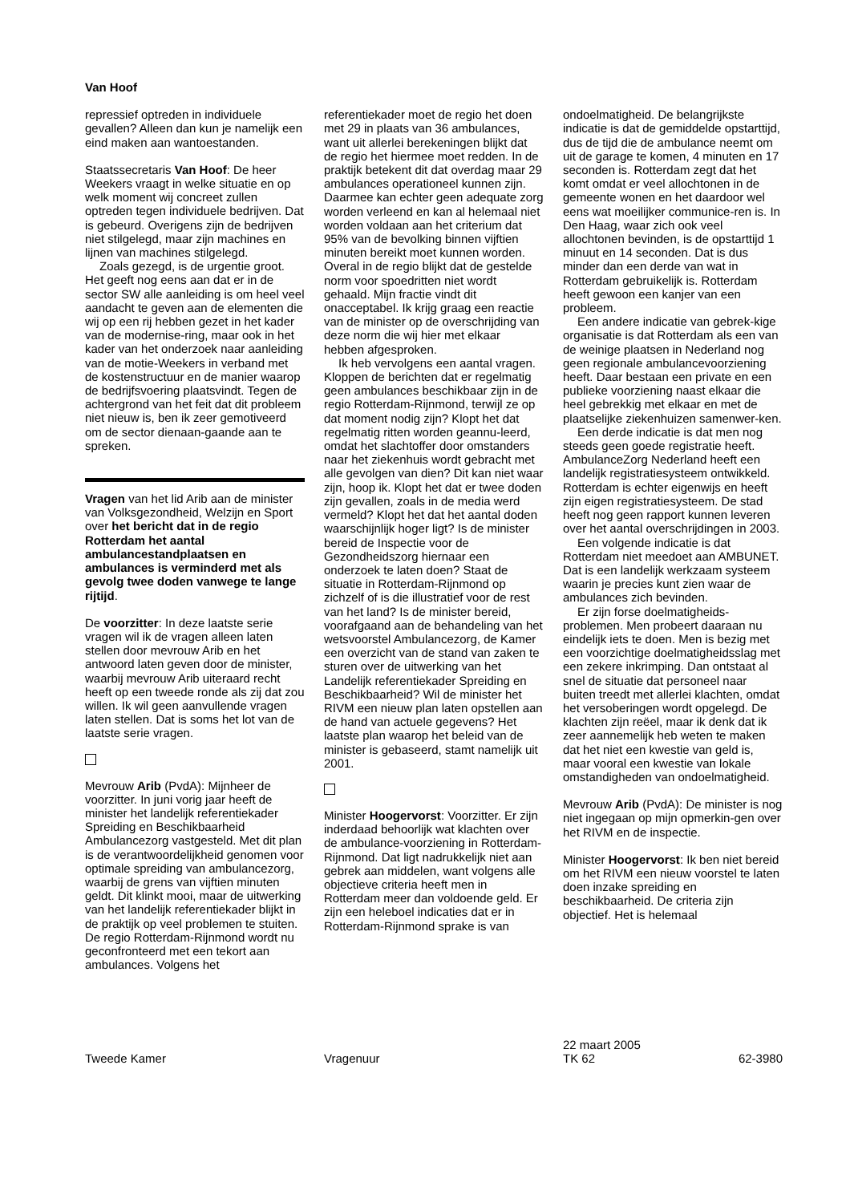Van Hoof
repressief optreden in individuele gevallen? Alleen dan kun je namelijk een eind maken aan wantoestanden.
Staatssecretaris Van Hoof: De heer Weekers vraagt in welke situatie en op welk moment wij concreet zullen optreden tegen individuele bedrijven. Dat is gebeurd. Overigens zijn de bedrijven niet stilgelegd, maar zijn machines en lijnen van machines stilgelegd.
Zoals gezegd, is de urgentie groot. Het geeft nog eens aan dat er in de sector SW alle aanleiding is om heel veel aandacht te geven aan de elementen die wij op een rij hebben gezet in het kader van de modernise-ring, maar ook in het kader van het onderzoek naar aanleiding van de motie-Weekers in verband met de kostenstructuur en de manier waarop de bedrijfsvoering plaatsvindt. Tegen de achtergrond van het feit dat dit probleem niet nieuw is, ben ik zeer gemotiveerd om de sector dienaan-gaande aan te spreken.
Vragen van het lid Arib aan de minister van Volksgezondheid, Welzijn en Sport over het bericht dat in de regio Rotterdam het aantal ambulancestandplaatsen en ambulances is verminderd met als gevolg twee doden vanwege te lange rijtijd.
De voorzitter: In deze laatste serie vragen wil ik de vragen alleen laten stellen door mevrouw Arib en het antwoord laten geven door de minister, waarbij mevrouw Arib uiteraard recht heeft op een tweede ronde als zij dat zou willen. Ik wil geen aanvullende vragen laten stellen. Dat is soms het lot van de laatste serie vragen.
Mevrouw Arib (PvdA): Mijnheer de voorzitter. In juni vorig jaar heeft de minister het landelijk referentiekader Spreiding en Beschikbaarheid Ambulancezorg vastgesteld. Met dit plan is de verantwoordelijkheid genomen voor optimale spreiding van ambulancezorg, waarbij de grens van vijftien minuten geldt. Dit klinkt mooi, maar de uitwerking van het landelijk referentiekader blijkt in de praktijk op veel problemen te stuiten. De regio Rotterdam-Rijnmond wordt nu geconfronteerd met een tekort aan ambulances. Volgens het
referentiekader moet de regio het doen met 29 in plaats van 36 ambulances, want uit allerlei berekeningen blijkt dat de regio het hiermee moet redden. In de praktijk betekent dit dat overdag maar 29 ambulances operationeel kunnen zijn. Daarmee kan echter geen adequate zorg worden verleend en kan al helemaal niet worden voldaan aan het criterium dat 95% van de bevolking binnen vijftien minuten bereikt moet kunnen worden. Overal in de regio blijkt dat de gestelde norm voor spoedritten niet wordt gehaald. Mijn fractie vindt dit onacceptabel. Ik krijg graag een reactie van de minister op de overschrijding van deze norm die wij hier met elkaar hebben afgesproken.
Ik heb vervolgens een aantal vragen. Kloppen de berichten dat er regelmatig geen ambulances beschikbaar zijn in de regio Rotterdam-Rijnmond, terwijl ze op dat moment nodig zijn? Klopt het dat regelmatig ritten worden geannu-leerd, omdat het slachtoffer door omstanders naar het ziekenhuis wordt gebracht met alle gevolgen van dien? Dit kan niet waar zijn, hoop ik. Klopt het dat er twee doden zijn gevallen, zoals in de media werd vermeld? Klopt het dat het aantal doden waarschijnlijk hoger ligt? Is de minister bereid de Inspectie voor de Gezondheidszorg hiernaar een onderzoek te laten doen? Staat de situatie in Rotterdam-Rijnmond op zichzelf of is die illustratief voor de rest van het land? Is de minister bereid, voorafgaand aan de behandeling van het wetsvoorstel Ambulancezorg, de Kamer een overzicht van de stand van zaken te sturen over de uitwerking van het Landelijk referentiekader Spreiding en Beschikbaarheid? Wil de minister het RIVM een nieuw plan laten opstellen aan de hand van actuele gegevens? Het laatste plan waarop het beleid van de minister is gebaseerd, stamt namelijk uit 2001.
Minister Hoogervorst: Voorzitter. Er zijn inderdaad behoorlijk wat klachten over de ambulance-voorziening in Rotterdam-Rijnmond. Dat ligt nadrukkelijk niet aan gebrek aan middelen, want volgens alle objectieve criteria heeft men in Rotterdam meer dan voldoende geld. Er zijn een heleboel indicaties dat er in Rotterdam-Rijnmond sprake is van
ondoelmatigheid. De belangrijkste indicatie is dat de gemiddelde opstarttijd, dus de tijd die de ambulance neemt om uit de garage te komen, 4 minuten en 17 seconden is. Rotterdam zegt dat het komt omdat er veel allochtonen in de gemeente wonen en het daardoor wel eens wat moeilijker communice-ren is. In Den Haag, waar zich ook veel allochtonen bevinden, is de opstarttijd 1 minuut en 14 seconden. Dat is dus minder dan een derde van wat in Rotterdam gebruikelijk is. Rotterdam heeft gewoon een kanjer van een probleem.
Een andere indicatie van gebrek-kige organisatie is dat Rotterdam als een van de weinige plaatsen in Nederland nog geen regionale ambulancevoorziening heeft. Daar bestaan een private en een publieke voorziening naast elkaar die heel gebrekkig met elkaar en met de plaatselijke ziekenhuizen samenwer-ken.
Een derde indicatie is dat men nog steeds geen goede registratie heeft. AmbulanceZorg Nederland heeft een landelijk registratiesysteem ontwikkeld. Rotterdam is echter eigenwijs en heeft zijn eigen registratiesysteem. De stad heeft nog geen rapport kunnen leveren over het aantal overschrijdingen in 2003.
Een volgende indicatie is dat Rotterdam niet meedoet aan AMBUNET. Dat is een landelijk werkzaam systeem waarin je precies kunt zien waar de ambulances zich bevinden.
Er zijn forse doelmatigheids-problemen. Men probeert daaraan nu eindelijk iets te doen. Men is bezig met een voorzichtige doelmatigheidsslag met een zekere inkrimping. Dan ontstaat al snel de situatie dat personeel naar buiten treedt met allerlei klachten, omdat het versoberingen wordt opgelegd. De klachten zijn reëel, maar ik denk dat ik zeer aannemelijk heb weten te maken dat het niet een kwestie van geld is, maar vooral een kwestie van lokale omstandigheden van ondoelmatigheid.
Mevrouw Arib (PvdA): De minister is nog niet ingegaan op mijn opmerkin-gen over het RIVM en de inspectie.
Minister Hoogervorst: Ik ben niet bereid om het RIVM een nieuw voorstel te laten doen inzake spreiding en beschikbaarheid. De criteria zijn objectief. Het is helemaal
Tweede Kamer
Vragenuur 22 maart 2005
TK 62
62-3980